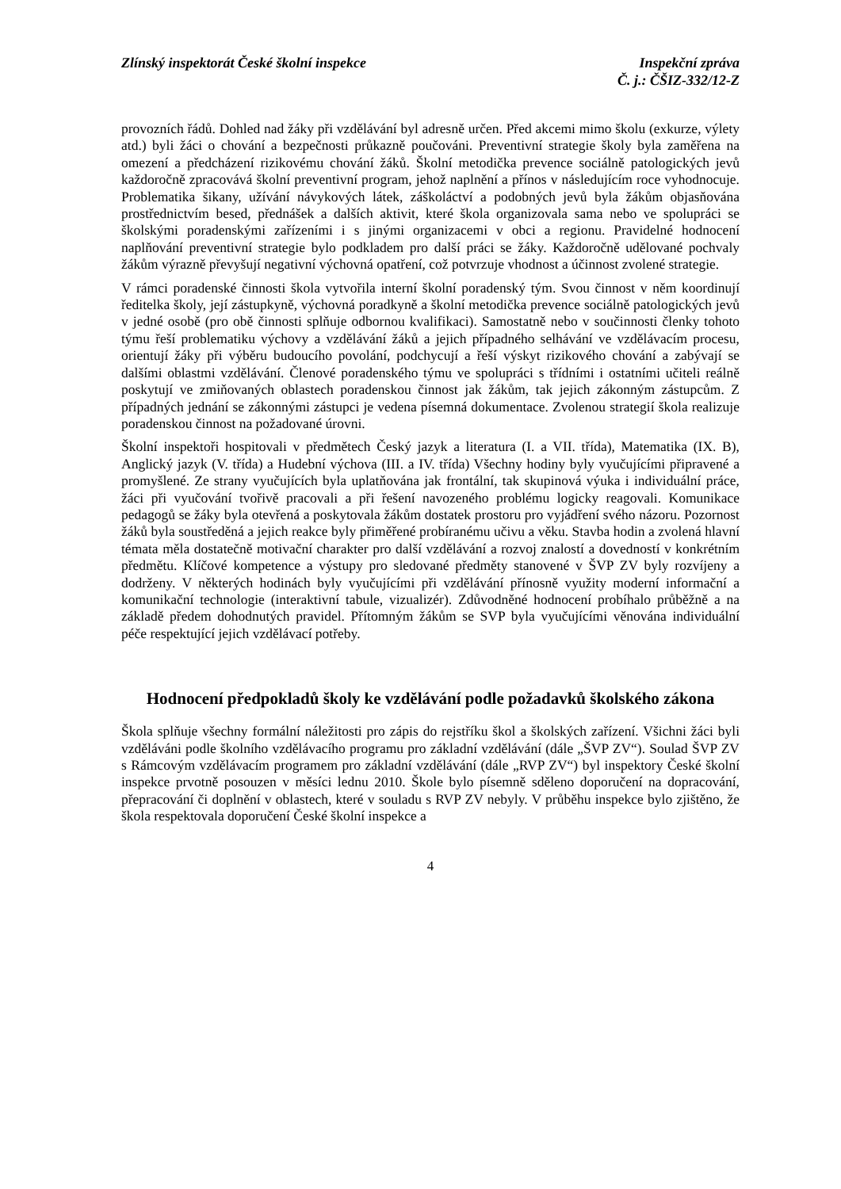Zlínský inspektorát České školní inspekce
Inspekční zpráva
Č. j.: ČŠIZ-332/12-Z
provozních řádů. Dohled nad žáky při vzdělávání byl adresně určen. Před akcemi mimo školu (exkurze, výlety atd.) byli žáci o chování a bezpečnosti průkazně poučováni. Preventivní strategie školy byla zaměřena na omezení a předcházení rizikovému chování žáků. Školní metodička prevence sociálně patologických jevů každoročně zpracovává školní preventivní program, jehož naplnění a přínos v následujícím roce vyhodnocuje. Problematika šikany, užívání návykových látek, záškoláctví a podobných jevů byla žákům objasňována prostřednictvím besed, přednášek a dalších aktivit, které škola organizovala sama nebo ve spolupráci se školskými poradenskými zařízeními i s jinými organizacemi v obci a regionu. Pravidelné hodnocení naplňování preventivní strategie bylo podkladem pro další práci se žáky. Každoročně udělované pochvaly žákům výrazně převyšují negativní výchovná opatření, což potvrzuje vhodnost a účinnost zvolené strategie.
V rámci poradenské činnosti škola vytvořila interní školní poradenský tým. Svou činnost v něm koordinují ředitelka školy, její zástupkyně, výchovná poradkyně a školní metodička prevence sociálně patologických jevů v jedné osobě (pro obě činnosti splňuje odbornou kvalifikaci). Samostatně nebo v součinnosti členky tohoto týmu řeší problematiku výchovy a vzdělávání žáků a jejich případného selhávání ve vzdělávacím procesu, orientují žáky při výběru budoucího povolání, podchycují a řeší výskyt rizikového chování a zabývají se dalšími oblastmi vzdělávání. Členové poradenského týmu ve spolupráci s třídními i ostatními učiteli reálně poskytují ve zmiňovaných oblastech poradenskou činnost jak žákům, tak jejich zákonným zástupcům. Z případných jednání se zákonnými zástupci je vedena písemná dokumentace. Zvolenou strategií škola realizuje poradenskou činnost na požadované úrovni.
Školní inspektoři hospitovali v předmětech Český jazyk a literatura (I. a VII. třída), Matematika (IX. B), Anglický jazyk (V. třída) a Hudební výchova (III. a IV. třída) Všechny hodiny byly vyučujícími připravené a promyšlené. Ze strany vyučujících byla uplatňována jak frontální, tak skupinová výuka i individuální práce, žáci při vyučování tvořivě pracovali a při řešení navozeného problému logicky reagovali. Komunikace pedagogů se žáky byla otevřená a poskytovala žákům dostatek prostoru pro vyjádření svého názoru. Pozornost žáků byla soustředěná a jejich reakce byly přiměřené probíranému učivu a věku. Stavba hodin a zvolená hlavní témata měla dostatečně motivační charakter pro další vzdělávání a rozvoj znalostí a dovedností v konkrétním předmětu. Klíčové kompetence a výstupy pro sledované předměty stanovené v ŠVP ZV byly rozvíjeny a dodrženy. V některých hodinách byly vyučujícími při vzdělávání přínosně využity moderní informační a komunikační technologie (interaktivní tabule, vizualizér). Zdůvodněné hodnocení probíhalo průběžně a na základě předem dohodnutých pravidel. Přítomným žákům se SVP byla vyučujícími věnována individuální péče respektující jejich vzdělávací potřeby.
Hodnocení předpokladů školy ke vzdělávání podle požadavků školského zákona
Škola splňuje všechny formální náležitosti pro zápis do rejstříku škol a školských zařízení. Všichni žáci byli vzděláváni podle školního vzdělávacího programu pro základní vzdělávání (dále „ŠVP ZV“). Soulad ŠVP ZV s Rámcovým vzdělávacím programem pro základní vzdělávání (dále „RVP ZV“) byl inspektory České školní inspekce prvotně posouzen v měsíci lednu 2010. Škole bylo písemně sděleno doporučení na dopracování, přepracování či doplnění v oblastech, které v souladu s RVP ZV nebyly. V průběhu inspekce bylo zjištěno, že škola respektovala doporučení České školní inspekce a
4